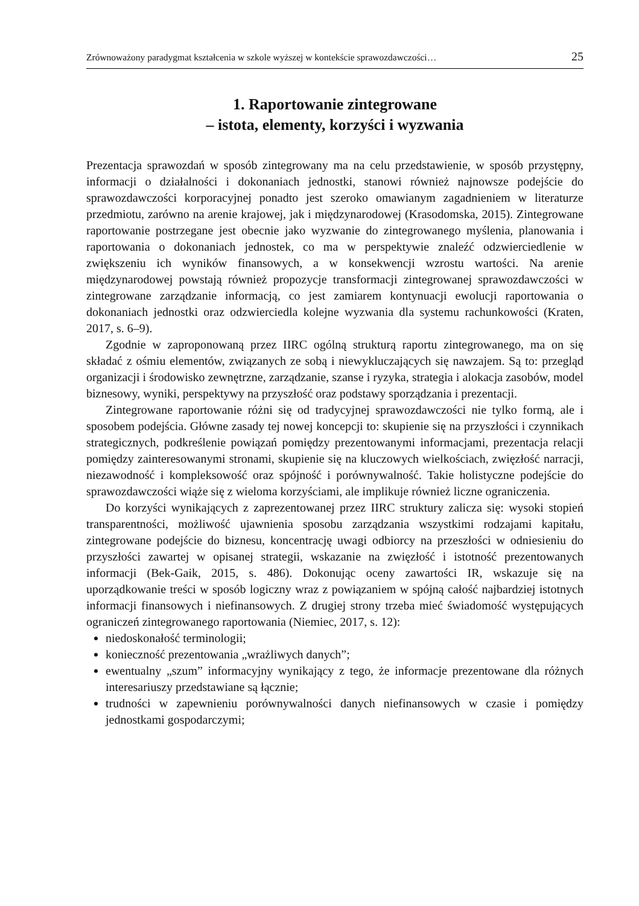Zrównoważony paradygmat kształcenia w szkole wyższej w kontekście sprawozdawczości… 25
1. Raportowanie zintegrowane
– istota, elementy, korzyści i wyzwania
Prezentacja sprawozdań w sposób zintegrowany ma na celu przedstawienie, w sposób przystępny, informacji o działalności i dokonaniach jednostki, stanowi również najnowsze podejście do sprawozdawczości korporacyjnej ponadto jest szeroko omawianym zagadnieniem w literaturze przedmiotu, zarówno na arenie krajowej, jak i międzynarodowej (Krasodomska, 2015). Zintegrowane raportowanie postrzegane jest obecnie jako wyzwanie do zintegrowanego myślenia, planowania i raportowania o dokonaniach jednostek, co ma w perspektywie znaleźć odzwierciedlenie w zwiększeniu ich wyników finansowych, a w konsekwencji wzrostu wartości. Na arenie międzynarodowej powstają również propozycje transformacji zintegrowanej sprawozdawczości w zintegrowane zarządzanie informacją, co jest zamiarem kontynuacji ewolucji raportowania o dokonaniach jednostki oraz odzwierciedla kolejne wyzwania dla systemu rachunkowości (Kraten, 2017, s. 6–9).
Zgodnie w zaproponowaną przez IIRC ogólną strukturą raportu zintegrowanego, ma on się składać z ośmiu elementów, związanych ze sobą i niewykluczających się nawzajem. Są to: przegląd organizacji i środowisko zewnętrzne, zarządzanie, szanse i ryzyka, strategia i alokacja zasobów, model biznesowy, wyniki, perspektywy na przyszłość oraz podstawy sporządzania i prezentacji.
Zintegrowane raportowanie różni się od tradycyjnej sprawozdawczości nie tylko formą, ale i sposobem podejścia. Główne zasady tej nowej koncepcji to: skupienie się na przyszłości i czynnikach strategicznych, podkreślenie powiązań pomiędzy prezentowanymi informacjami, prezentacja relacji pomiędzy zainteresowanymi stronami, skupienie się na kluczowych wielkościach, zwięzłość narracji, niezawodność i kompleksowość oraz spójność i porównywalność. Takie holistyczne podejście do sprawozdawczości wiąże się z wieloma korzyściami, ale implikuje również liczne ograniczenia.
Do korzyści wynikających z zaprezentowanej przez IIRC struktury zalicza się: wysoki stopień transparentności, możliwość ujawnienia sposobu zarządzania wszystkimi rodzajami kapitału, zintegrowane podejście do biznesu, koncentrację uwagi odbiorcy na przeszłości w odniesieniu do przyszłości zawartej w opisanej strategii, wskazanie na zwięzłość i istotność prezentowanych informacji (Bek-Gaik, 2015, s. 486). Dokonując oceny zawartości IR, wskazuje się na uporządkowanie treści w sposób logiczny wraz z powiązaniem w spójną całość najbardziej istotnych informacji finansowych i niefinansowych. Z drugiej strony trzeba mieć świadomość występujących ograniczeń zintegrowanego raportowania (Niemiec, 2017, s. 12):
niedoskonałość terminologii;
konieczność prezentowania „wrażliwych danych”;
ewentualny „szum” informacyjny wynikający z tego, że informacje prezentowane dla różnych interesariuszy przedstawiane są łącznie;
trudności w zapewnieniu porównywalności danych niefinansowych w czasie i pomiędzy jednostkami gospodarczymi;